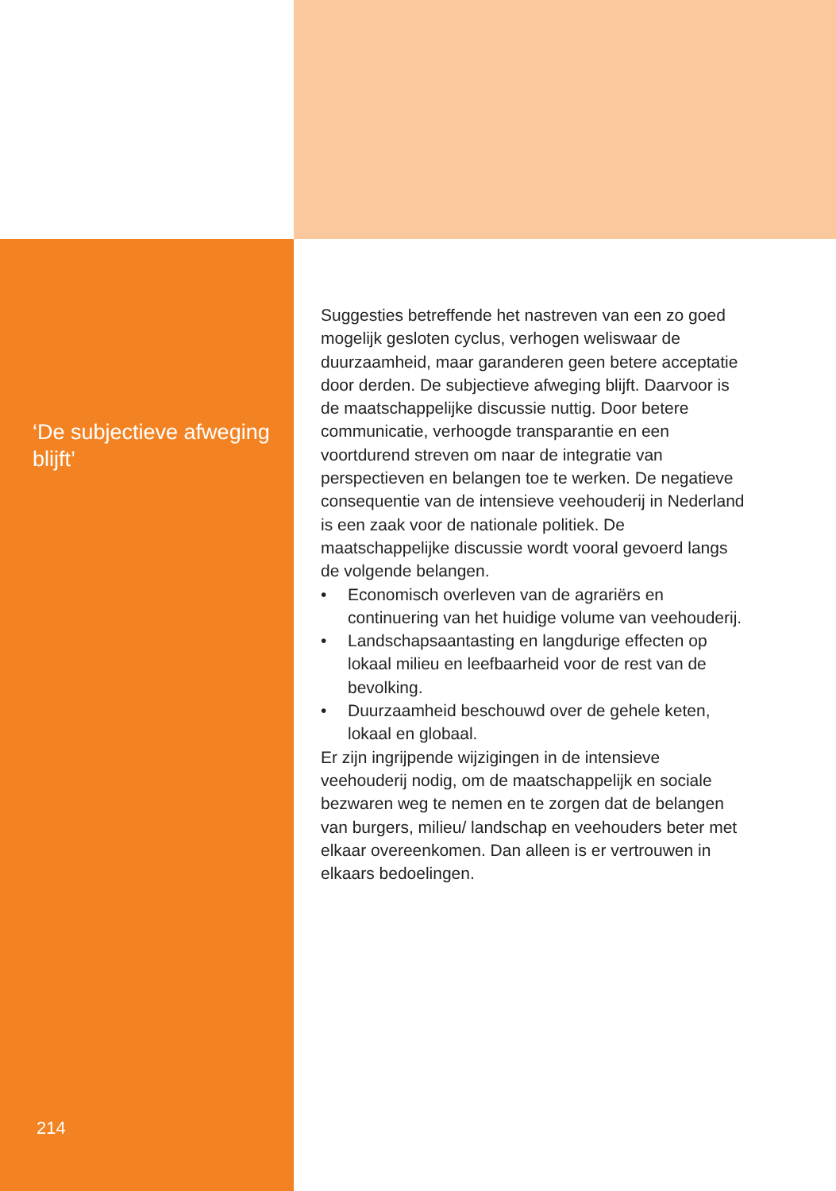‘De subjectieve afweging blijft’
Suggesties betreffende het nastreven van een zo goed mogelijk gesloten cyclus, verhogen weliswaar de duurzaam­heid, maar garanderen geen betere acceptatie door derden. De subjectieve afweging blijft. Daarvoor is de maatschappelijke discussie nuttig. Door betere communica­tie, verhoogde transparantie en een voortdurend streven om naar de integratie van perspectieven en belangen toe te werken. De negatieve consequentie van de intensieve veehouderij in Nederland is een zaak voor de nationale politiek. De maatschappelijke discussie wordt vooral gevoerd langs de volgende belangen.
• Economisch overleven van de agrariërs en continuering van het huidige volume van veehouderij.
• Landschapsaantasting en langdurige effecten op lokaal milieu en leefbaarheid voor de rest van de bevolking.
• Duurzaamheid beschouwd over de gehele keten, lokaal en globaal.
Er zijn ingrijpende wijzigingen in de intensieve veehouderij nodig, om de maatschappelijk en sociale bezwaren weg te nemen en te zorgen dat de belangen van burgers, milieu/ landschap en veehouders beter met elkaar overeenkomen. Dan alleen is er vertrouwen in elkaars bedoelingen.
214